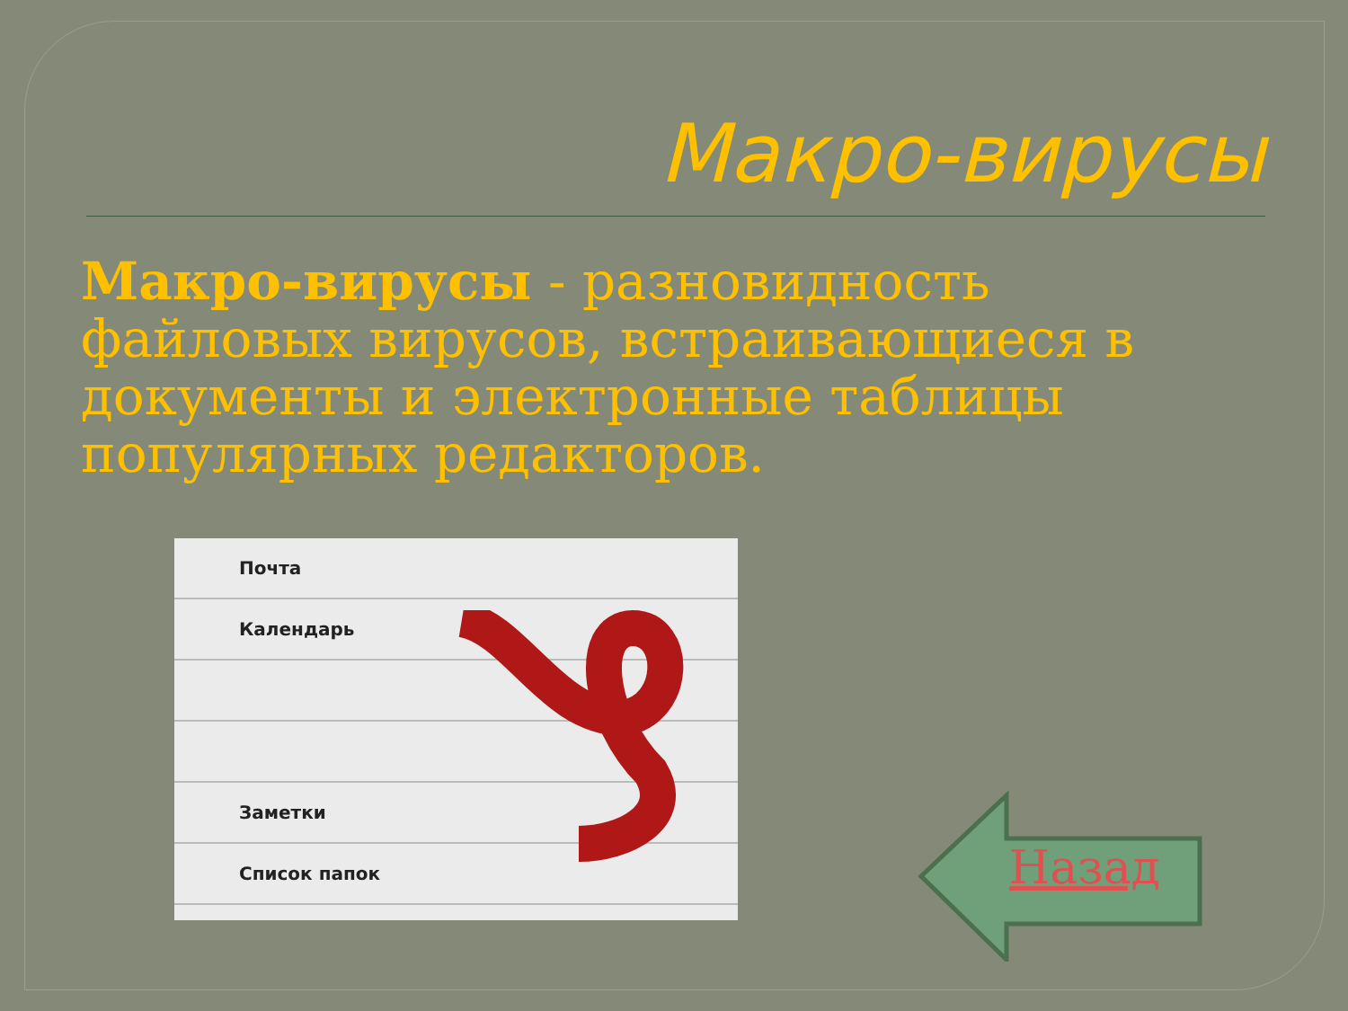Макро-вирусы
Макро-вирусы - разновидность файловых вирусов, встраивающиеся в документы и электронные таблицы популярных редакторов.
Почта
Календарь
Заметки
Список папок
Назад